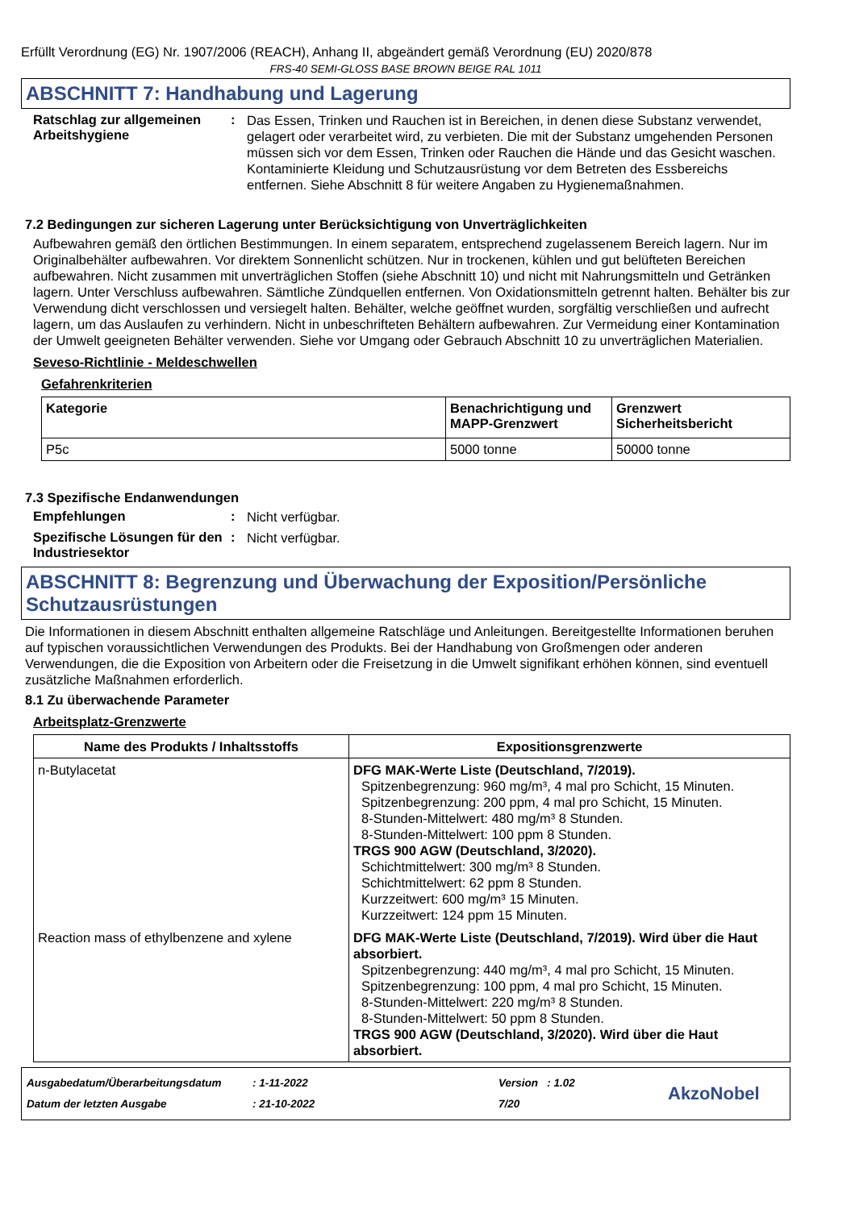Erfüllt Verordnung (EG) Nr. 1907/2006 (REACH), Anhang II, abgeändert gemäß Verordnung (EU) 2020/878
FRS-40 SEMI-GLOSS BASE BROWN BEIGE RAL 1011
ABSCHNITT 7: Handhabung und Lagerung
Ratschlag zur allgemeinen Arbeitshygiene
:
Das Essen, Trinken und Rauchen ist in Bereichen, in denen diese Substanz verwendet, gelagert oder verarbeitet wird, zu verbieten. Die mit der Substanz umgehenden Personen müssen sich vor dem Essen, Trinken oder Rauchen die Hände und das Gesicht waschen. Kontaminierte Kleidung und Schutzausrüstung vor dem Betreten des Essbereichs entfernen. Siehe Abschnitt 8 für weitere Angaben zu Hygienemaßnahmen.
7.2 Bedingungen zur sicheren Lagerung unter Berücksichtigung von Unverträglichkeiten
Aufbewahren gemäß den örtlichen Bestimmungen. In einem separatem, entsprechend zugelassenem Bereich lagern. Nur im Originalbehälter aufbewahren. Vor direktem Sonnenlicht schützen. Nur in trockenen, kühlen und gut belüfteten Bereichen aufbewahren. Nicht zusammen mit unverträglichen Stoffen (siehe Abschnitt 10) und nicht mit Nahrungsmitteln und Getränken lagern. Unter Verschluss aufbewahren. Sämtliche Zündquellen entfernen. Von Oxidationsmitteln getrennt halten. Behälter bis zur Verwendung dicht verschlossen und versiegelt halten. Behälter, welche geöffnet wurden, sorgfältig verschließen und aufrecht lagern, um das Auslaufen zu verhindern. Nicht in unbeschrifteten Behältern aufbewahren. Zur Vermeidung einer Kontamination der Umwelt geeigneten Behälter verwenden. Siehe vor Umgang oder Gebrauch Abschnitt 10 zu unverträglichen Materialien.
Seveso-Richtlinie - Meldeschwellen
Gefahrenkriterien
| Kategorie | Benachrichtigung und MAPP-Grenzwert | Grenzwert Sicherheitsbericht |
| --- | --- | --- |
| P5c | 5000 tonne | 50000 tonne |
7.3 Spezifische Endanwendungen
Empfehlungen :
Nicht verfügbar.
Spezifische Lösungen für den Industriesektor
:
Nicht verfügbar.
ABSCHNITT 8: Begrenzung und Überwachung der Exposition/Persönliche Schutzausrüstungen
Die Informationen in diesem Abschnitt enthalten allgemeine Ratschläge und Anleitungen. Bereitgestellte Informationen beruhen auf typischen voraussichtlichen Verwendungen des Produkts. Bei der Handhabung von Großmengen oder anderen Verwendungen, die die Exposition von Arbeitern oder die Freisetzung in die Umwelt signifikant erhöhen können, sind eventuell zusätzliche Maßnahmen erforderlich.
8.1 Zu überwachende Parameter
Arbeitsplatz-Grenzwerte
| Name des Produkts / Inhaltsstoffs | Expositionsgrenzwerte |
| --- | --- |
| n-Butylacetat | DFG MAK-Werte Liste (Deutschland, 7/2019). Spitzenbegrenzung: 960 mg/m³, 4 mal pro Schicht, 15 Minuten. Spitzenbegrenzung: 200 ppm, 4 mal pro Schicht, 15 Minuten. 8-Stunden-Mittelwert: 480 mg/m³ 8 Stunden. 8-Stunden-Mittelwert: 100 ppm 8 Stunden. TRGS 900 AGW (Deutschland, 3/2020). Schichtmittelwert: 300 mg/m³ 8 Stunden. Schichtmittelwert: 62 ppm 8 Stunden. Kurzzeitwert: 600 mg/m³ 15 Minuten. Kurzzeitwert: 124 ppm 15 Minuten. |
| Reaction mass of ethylbenzene and xylene | DFG MAK-Werte Liste (Deutschland, 7/2019). Wird über die Haut absorbiert. Spitzenbegrenzung: 440 mg/m³, 4 mal pro Schicht, 15 Minuten. Spitzenbegrenzung: 100 ppm, 4 mal pro Schicht, 15 Minuten. 8-Stunden-Mittelwert: 220 mg/m³ 8 Stunden. 8-Stunden-Mittelwert: 50 ppm 8 Stunden. TRGS 900 AGW (Deutschland, 3/2020). Wird über die Haut absorbiert. |
Ausgabedatum/Überarbeitungsdatum
Datum der letzten Ausgabe
: 1-11-2022
: 21-10-2022
Version : 1.02
7/20
AkzoNobel